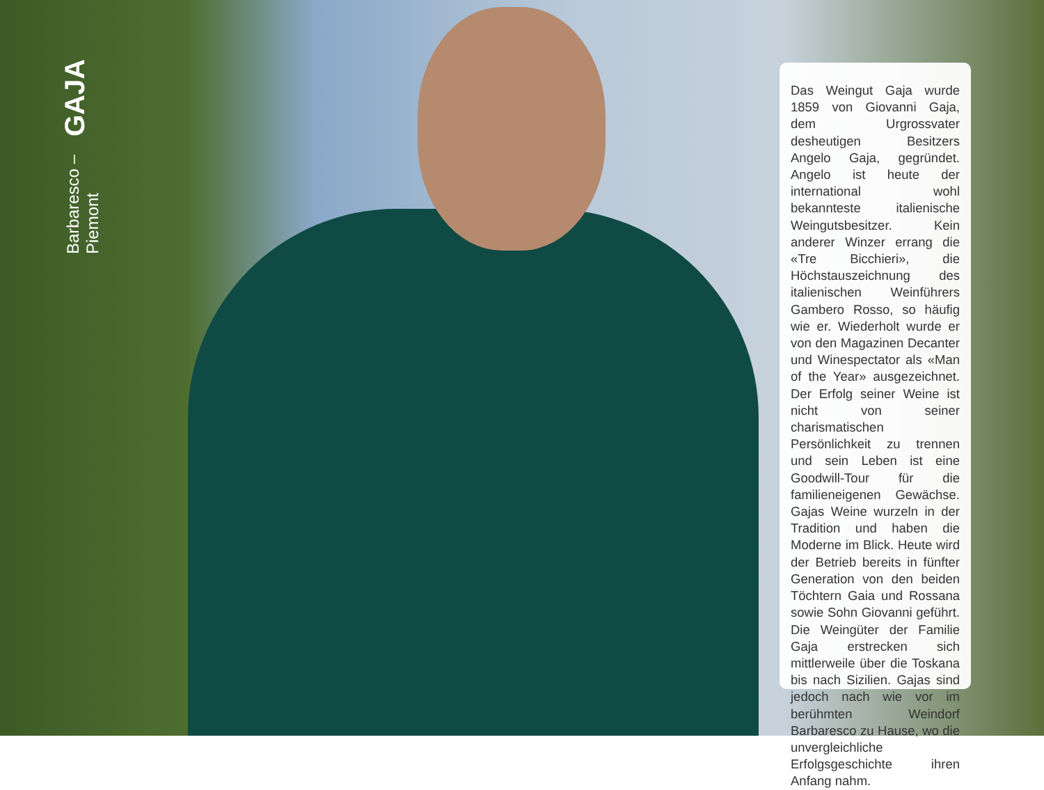GAJA
Barbaresco – Piemont
Das Weingut Gaja wurde 1859 von Giovanni Gaja, dem Urgrossvater desheutigen Besitzers Angelo Gaja, gegründet. Angelo ist heute der international wohl bekannteste italienische Weingutsbesitzer. Kein anderer Winzer errang die «Tre Bicchieri», die Höchstauszeichnung des italienischen Weinführers Gambero Rosso, so häufig wie er. Wiederholt wurde er von den Magazinen Decanter und Winespectator als «Man of the Year» ausgezeichnet. Der Erfolg seiner Weine ist nicht von seiner charismatischen Persönlichkeit zu trennen und sein Leben ist eine Goodwill-Tour für die familieneigenen Gewächse. Gajas Weine wurzeln in der Tradition und haben die Moderne im Blick. Heute wird der Betrieb bereits in fünfter Generation von den beiden Töchtern Gaia und Rossana sowie Sohn Giovanni geführt. Die Weingüter der Familie Gaja erstrecken sich mittlerweile über die Toskana bis nach Sizilien. Gajas sind jedoch nach wie vor im berühmten Weindorf Barbaresco zu Hause, wo die unvergleichliche Erfolgsgeschichte ihren Anfang nahm.